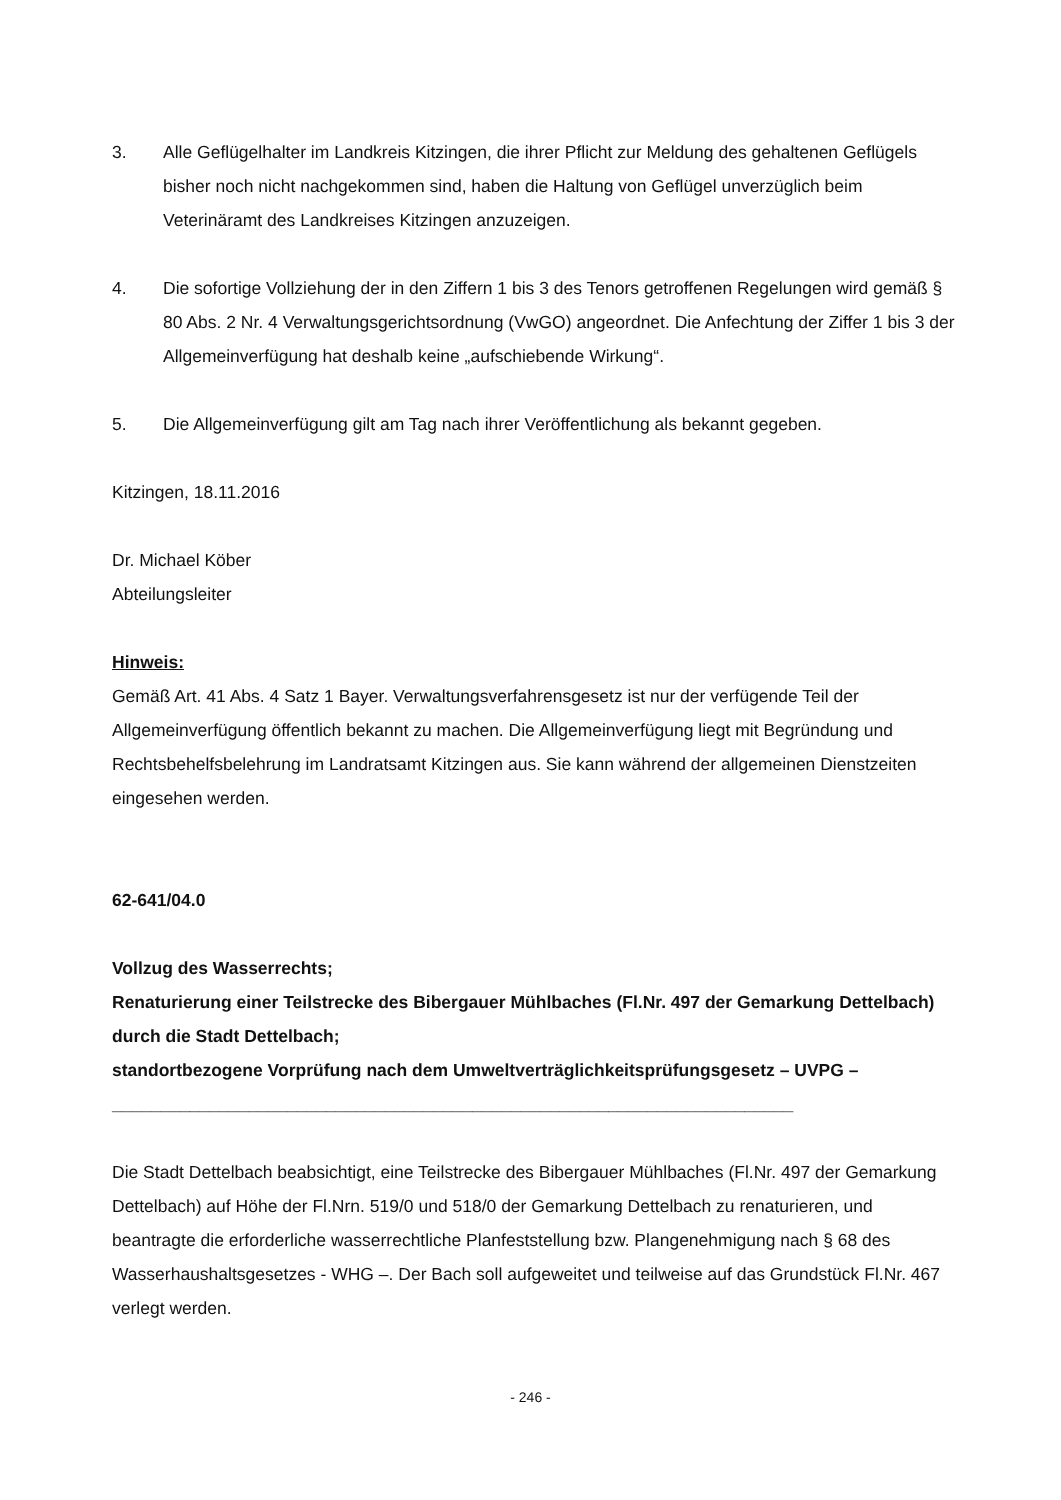3. Alle Geflügelhalter im Landkreis Kitzingen, die ihrer Pflicht zur Meldung des gehaltenen Geflügels bisher noch nicht nachgekommen sind, haben die Haltung von Geflügel unverzüglich beim Veterinäramt des Landkreises Kitzingen anzuzeigen.
4. Die sofortige Vollziehung der in den Ziffern 1 bis 3 des Tenors getroffenen Regelungen wird gemäß § 80 Abs. 2 Nr. 4 Verwaltungsgerichtsordnung (VwGO) angeordnet. Die Anfechtung der Ziffer 1 bis 3 der Allgemeinverfügung hat deshalb keine „aufschiebende Wirkung“.
5. Die Allgemeinverfügung gilt am Tag nach ihrer Veröffentlichung als bekannt gegeben.
Kitzingen, 18.11.2016
Dr. Michael Köber
Abteilungsleiter
Hinweis:
Gemäß Art. 41 Abs. 4 Satz 1 Bayer. Verwaltungsverfahrensgesetz ist nur der verfügende Teil der Allgemeinverfügung öffentlich bekannt zu machen. Die Allgemeinverfügung liegt mit Begründung und Rechtsbehelfsbelehrung im Landratsamt Kitzingen aus. Sie kann während der allgemeinen Dienstzeiten eingesehen werden.
62-641/04.0
Vollzug des Wasserrechts;
Renaturierung einer Teilstrecke des Bibergauer Mühlbaches (Fl.Nr. 497 der Gemarkung Dettelbach) durch die Stadt Dettelbach;
standortbezogene Vorprüfung nach dem Umweltverträglichkeitsprüfungsgesetz – UVPG –
______________________________________________________________________
Die Stadt Dettelbach beabsichtigt, eine Teilstrecke des Bibergauer Mühlbaches (Fl.Nr. 497 der Gemarkung Dettelbach) auf Höhe der Fl.Nrn. 519/0 und 518/0 der Gemarkung Dettelbach zu renaturieren, und beantragte die erforderliche wasserrechtliche Planfeststellung bzw. Plangenehmigung nach § 68 des Wasserhaushaltsgesetzes - WHG –. Der Bach soll aufgeweitet und teilweise auf das Grundstück Fl.Nr. 467 verlegt werden.
- 246 -